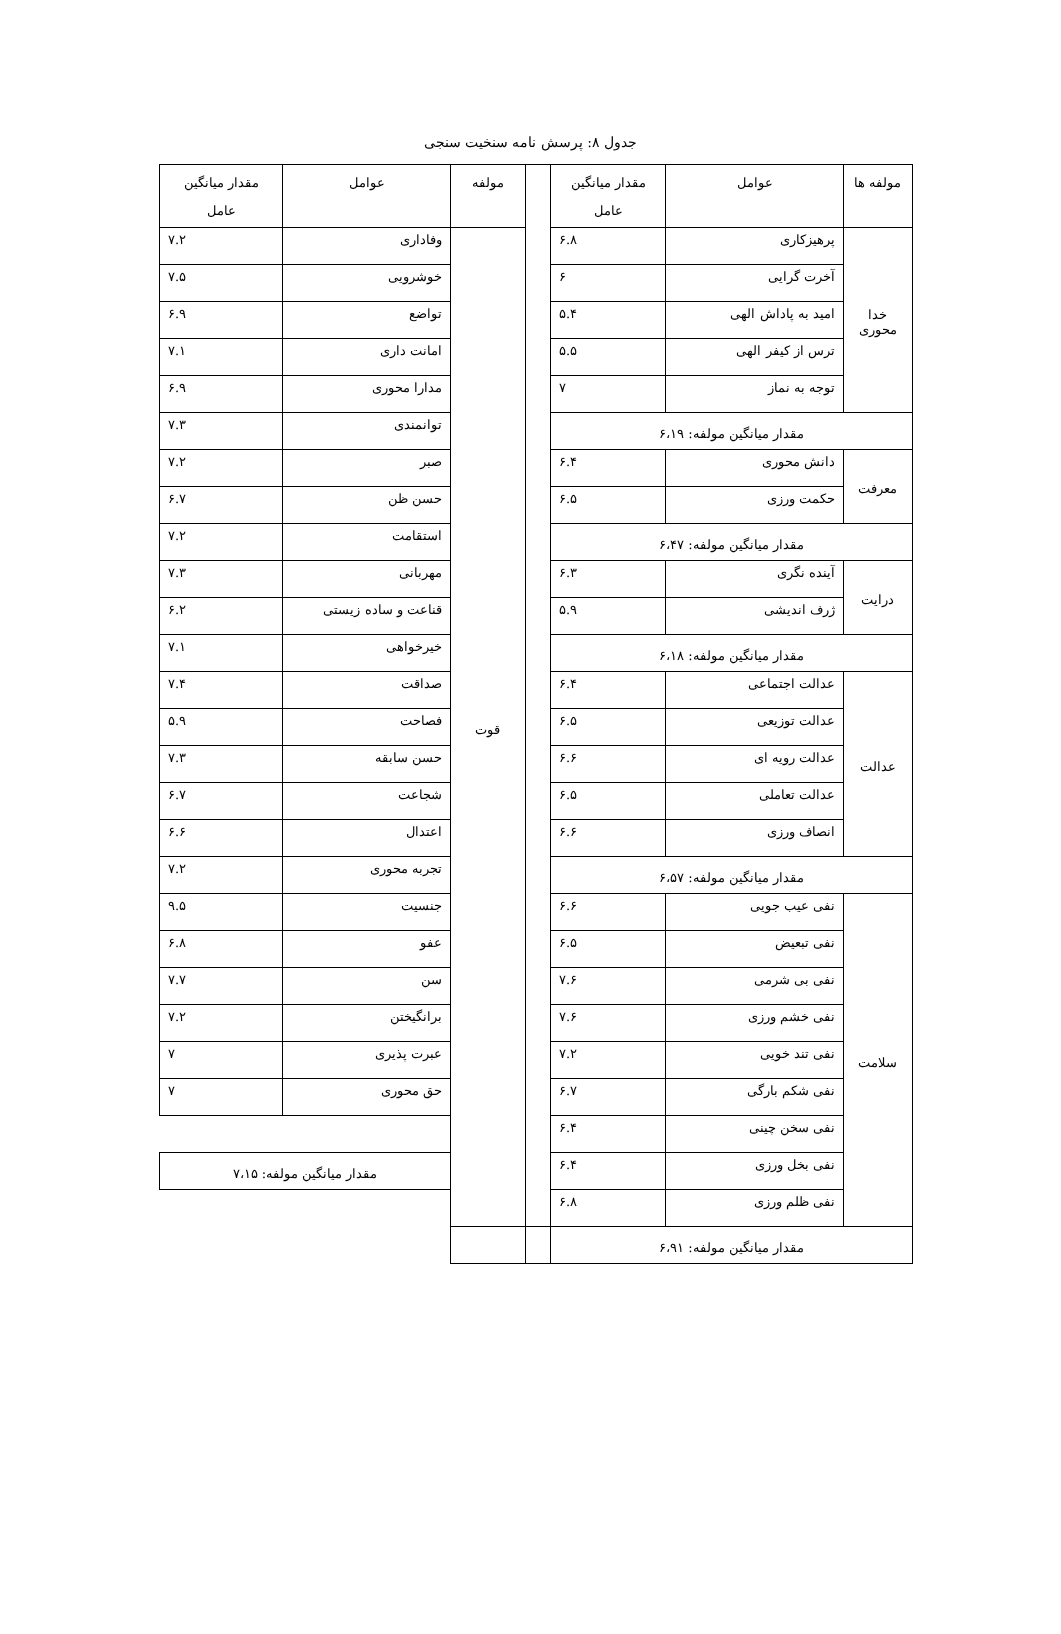جدول ۸: پرسش نامه سنخیت سنجی
| مولفه ها | عوامل | مقدار میانگین عامل | | مولفه | عوامل | مقدار میانگین عامل |
| --- | --- | --- | --- | --- | --- | --- |
| خدا محوری | پرهیزکاری | ۶.۸ | | قوت | وفاداری | ۷.۲ |
| | آخرت گرایی | ۶ | | | خوشرویی | ۷.۵ |
| | امید به پاداش الهی | ۵.۴ | | | تواضع | ۶.۹ |
| | ترس از کیفر الهی | ۵.۵ | | | امانت داری | ۷.۱ |
| | توجه به نماز | ۷ | | | مدارا محوری | ۶.۹ |
| مقدار میانگین مولفه: ۶،۱۹ | | | | | توانمندی | ۷.۳ |
| معرفت | دانش محوری | ۶.۴ | | | صبر | ۷.۲ |
| | حکمت ورزی | ۶.۵ | | | حسن ظن | ۶.۷ |
| مقدار میانگین مولفه: ۶،۴۷ | | | | | استقامت | ۷.۲ |
| درایت | آینده نگری | ۶.۳ | | | مهربانی | ۷.۳ |
| | ژرف اندیشی | ۵.۹ | | | قناعت و ساده زیستی | ۶.۲ |
| مقدار میانگین مولفه: ۶،۱۸ | | | | | خیرخواهی | ۷.۱ |
| عدالت | عدالت اجتماعی | ۶.۴ | | | صداقت | ۷.۴ |
| | عدالت توزیعی | ۶.۵ | | | فصاحت | ۵.۹ |
| | عدالت رویه ای | ۶.۶ | | | حسن سابقه | ۷.۳ |
| | عدالت تعاملی | ۶.۵ | | | شجاعت | ۶.۷ |
| | انصاف ورزی | ۶.۶ | | | اعتدال | ۶.۶ |
| مقدار میانگین مولفه: ۶،۵۷ | | | | | تجربه محوری | ۷.۲ |
| سلامت | نفی عیب جویی | ۶.۶ | | | جنسیت | ۹.۵ |
| | نفی تبعیض | ۶.۵ | | | عفو | ۶.۸ |
| | نفی بی شرمی | ۷.۶ | | | سن | ۷.۷ |
| | نفی خشم ورزی | ۷.۶ | | | برانگیختن | ۷.۲ |
| | نفی تند خویی | ۷.۲ | | | عبرت پذیری | ۷ |
| | نفی شکم بارگی | ۶.۷ | | | حق محوری | ۷ |
| | نفی سخن چینی | ۶.۴ | | | | |
| | نفی بخل ورزی | ۶.۴ | | | مقدار میانگین مولفه: ۷،۱۵ | |
| | نفی ظلم ورزی | ۶.۸ | | | | |
| مقدار میانگین مولفه: ۶،۹۱ | | | | | | |